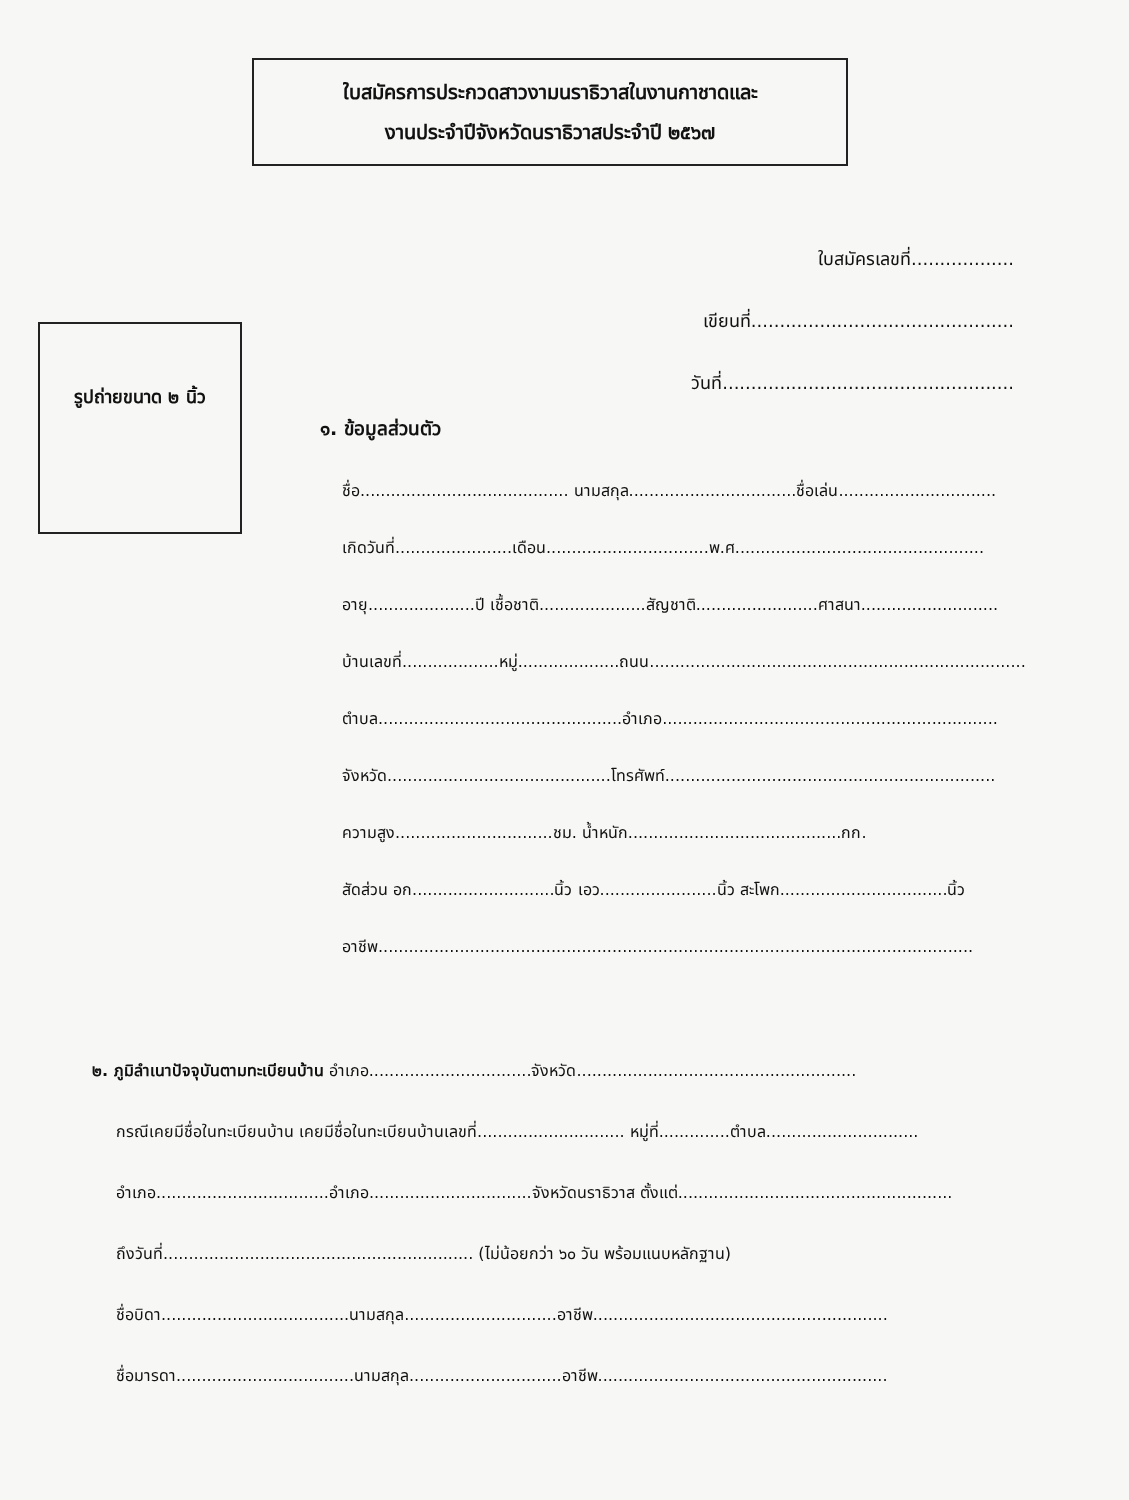ใบสมัครการประกวดสาวงามนราธิวาสในงานกาชาดและ
งานประจำปีจังหวัดนราธิวาสประจำปี ๒๕๖๗
ใบสมัครเลขที่..................
เขียนที่..............................................
วันที่...................................................
รูปถ่ายขนาด ๒ นิ้ว
๑. ข้อมูลส่วนตัว
ชื่อ......................................... นามสกุล.................................ชื่อเล่น...............................
เกิดวันที่.......................เดือน................................พ.ศ.................................................
อายุ.....................ปี เชื้อชาติ.....................สัญชาติ........................ศาสนา...........................
บ้านเลขที่...................หมู่....................ถนน..........................................................................
ตำบล................................................อำเภอ..................................................................
จังหวัด............................................โทรศัพท์.................................................................
ความสูง...............................ชม. น้ำหนัก..........................................กก.
สัดส่วน อก............................นิ้ว เอว.......................นิ้ว สะโพก.................................นิ้ว
อาชีพ.....................................................................................................................
๒. ภูมิลำเนาปัจจุบันตามทะเบียนบ้าน อำเภอ................................จังหวัด.......................................................
กรณีเคยมีชื่อในทะเบียนบ้าน เคยมีชื่อในทะเบียนบ้านเลขที่............................. หมู่ที่..............ตำบล..............................
อำเภอ..................................อำเภอ................................จังหวัดนราธิวาส ตั้งแต่......................................................
ถึงวันที่............................................................. (ไม่น้อยกว่า ๖๐ วัน พร้อมแนบหลักฐาน)
ชื่อบิดา.....................................นามสกุล..............................อาชีพ..........................................................
ชื่อมารดา...................................นามสกุล..............................อาชีพ.........................................................